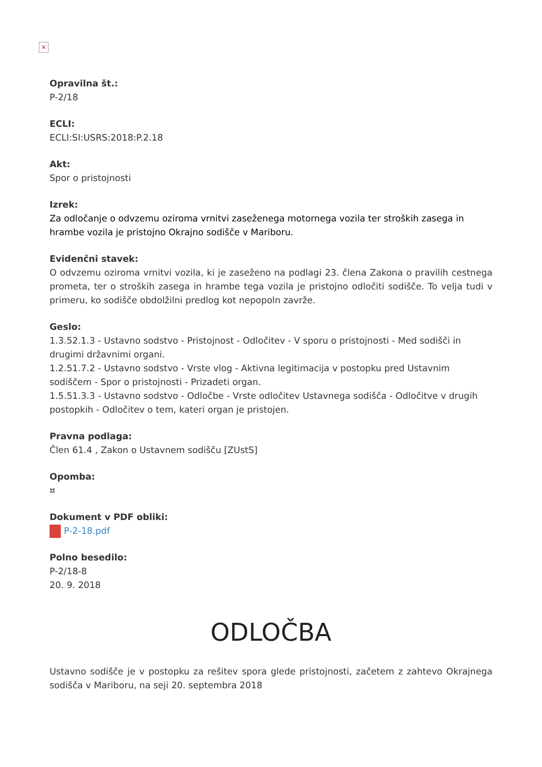×
Opravilna št.:
P-2/18
ECLI:
ECLI:SI:USRS:2018:P.2.18
Akt:
Spor o pristojnosti
Izrek:
Za odločanje o odvzemu oziroma vrnitvi zaseženega motornega vozila ter stroških zasega in hrambe vozila je pristojno Okrajno sodišče v Mariboru.
Evidenčni stavek:
O odvzemu oziroma vrnitvi vozila, ki je zaseženo na podlagi 23. člena Zakona o pravilih cestnega prometa, ter o stroških zasega in hrambe tega vozila je pristojno odločiti sodišče. To velja tudi v primeru, ko sodišče obdolžilni predlog kot nepopoln zavrže.
Geslo:
1.3.52.1.3 - Ustavno sodstvo - Pristojnost - Odločitev - V sporu o pristojnosti - Med sodišči in drugimi državnimi organi.
1.2.51.7.2 - Ustavno sodstvo - Vrste vlog - Aktivna legitimacija v postopku pred Ustavnim sodiščem - Spor o pristojnosti - Prizadeti organ.
1.5.51.3.3 - Ustavno sodstvo - Odločbe - Vrste odločitev Ustavnega sodišča - Odločitve v drugih postopkih - Odločitev o tem, kateri organ je pristojen.
Pravna podlaga:
Člen 61.4 , Zakon o Ustavnem sodišču [ZUstS]
Opomba:
¤
Dokument v PDF obliki:
P-2-18.pdf
Polno besedilo:
P-2/18-8
20. 9. 2018
ODLOČBA
Ustavno sodišče je v postopku za rešitev spora glede pristojnosti, začetem z zahtevo Okrajnega sodišča v Mariboru, na seji 20. septembra 2018